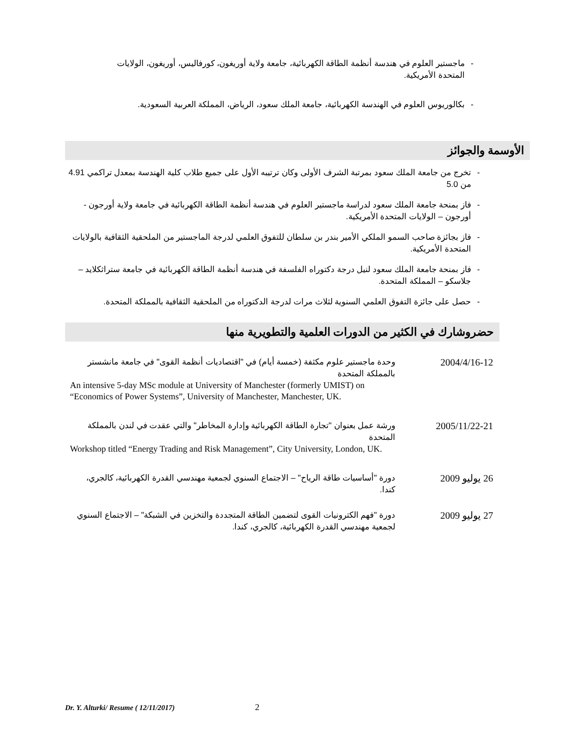- ماجستير العلوم في هندسة أنظمة الطاقة الكهربائية، جامعة ولاية أوريغون، كورفاليس، أوريغون، الولايات المتحدة الأمريكية.
- بكالوريوس العلوم في الهندسة الكهربائية، جامعة الملك سعود، الرياض، المملكة العربية السعودية.
الأوسمة والجوائز
- تخرج من جامعة الملك سعود بمرتبة الشرف الأولى وكان ترتيبه الأول على جميع طلاب كلية الهندسة بمعدل تراكمي 4.91 من 5.0
- فاز بمنحة جامعة الملك سعود لدراسة ماجستير العلوم في هندسة أنظمة الطاقة الكهربائية في جامعة ولاية أورجون - أورجون – الولايات المتحدة الأمريكية.
- فاز بجائزة صاحب السمو الملكي الأمير بندر بن سلطان للتفوق العلمي لدرجة الماجستير من الملحقية الثقافية بالولايات المتحدة الأمريكية.
- فاز بمنحة جامعة الملك سعود لنيل درجة دكتوراه الفلسفة في هندسة أنظمة الطاقة الكهربائية في جامعة ستراثكلايد – جلاسكو – المملكة المتحدة.
- حصل على جائزة التفوق العلمي السنوية لثلاث مرات لدرجة الدكتوراه من الملحقية الثقافية بالمملكة المتحدة.
حضروشارك في الكثير من الدورات العلمية والتطويرية منها
2004/4/16-12 وحدة ماجستير علوم مكثفة (خمسة أيام) في "اقتصاديات أنظمة القوى" في جامعة مانشستر بالمملكة المتحدة
An intensive 5-day MSc module at University of Manchester (formerly UMIST) on “Economics of Power Systems”, University of Manchester, Manchester, UK.
2005/11/22-21 ورشة عمل بعنوان "تجارة الطاقة الكهربائية وإدارة المخاطر" والتي عقدت في لندن بالمملكة المتحدة
Workshop titled “Energy Trading and Risk Management”, City University, London, UK.
26 يوليو 2009 دورة "أساسيات طاقة الرياح" – الاجتماع السنوي لجمعية مهندسي القدرة الكهربائية، كالجري، كندا.
27 يوليو 2009 دورة "فهم الكترونيات القوى لتضمين الطاقة المتجددة والتخزين في الشبكة" – الاجتماع السنوي لجمعية مهندسي القدرة الكهربائية، كالجري، كندا.
Dr. Y. Alturki/ Resume ( 12/11/2017) 2